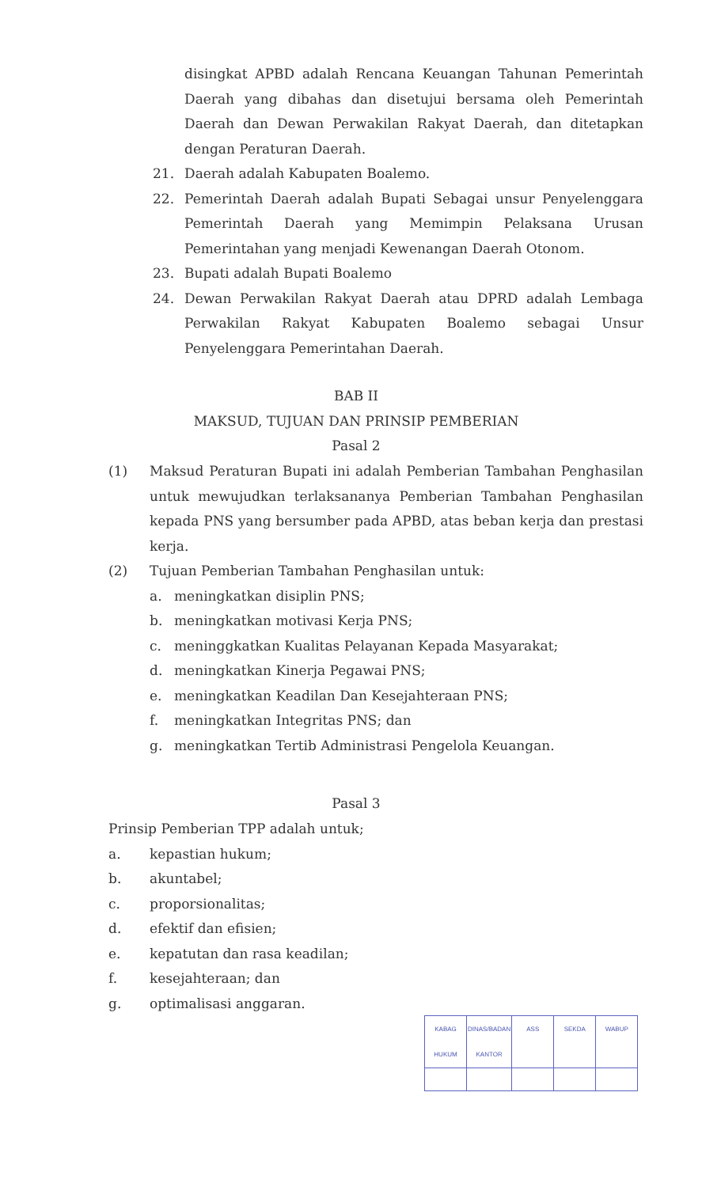disingkat APBD adalah Rencana Keuangan Tahunan Pemerintah Daerah yang dibahas dan disetujui bersama oleh Pemerintah Daerah dan Dewan Perwakilan Rakyat Daerah, dan ditetapkan dengan Peraturan Daerah.
21. Daerah adalah Kabupaten Boalemo.
22. Pemerintah Daerah adalah Bupati Sebagai unsur Penyelenggara Pemerintah Daerah yang Memimpin Pelaksana Urusan Pemerintahan yang menjadi Kewenangan Daerah Otonom.
23. Bupati adalah Bupati Boalemo
24. Dewan Perwakilan Rakyat Daerah atau DPRD adalah Lembaga Perwakilan Rakyat Kabupaten Boalemo sebagai Unsur Penyelenggara Pemerintahan Daerah.
BAB II
MAKSUD, TUJUAN DAN PRINSIP PEMBERIAN
Pasal 2
(1) Maksud Peraturan Bupati ini adalah Pemberian Tambahan Penghasilan untuk mewujudkan terlaksananya Pemberian Tambahan Penghasilan kepada PNS yang bersumber pada APBD, atas beban kerja dan prestasi kerja.
(2) Tujuan Pemberian Tambahan Penghasilan untuk:
a. meningkatkan disiplin PNS;
b. meningkatkan motivasi Kerja PNS;
c. meninggkatkan Kualitas Pelayanan Kepada Masyarakat;
d. meningkatkan Kinerja Pegawai PNS;
e. meningkatkan Keadilan Dan Kesejahteraan PNS;
f. meningkatkan Integritas PNS; dan
g. meningkatkan Tertib Administrasi Pengelola Keuangan.
Pasal 3
Prinsip Pemberian TPP adalah untuk;
a. kepastian hukum;
b. akuntabel;
c. proporsionalitas;
d. efektif dan efisien;
e. kepatutan dan rasa keadilan;
f. kesejahteraan; dan
g. optimalisasi anggaran.
| KABAG HUKUM | DINAS/BADAN KANTOR | ASS | SEKDA | WABUP |